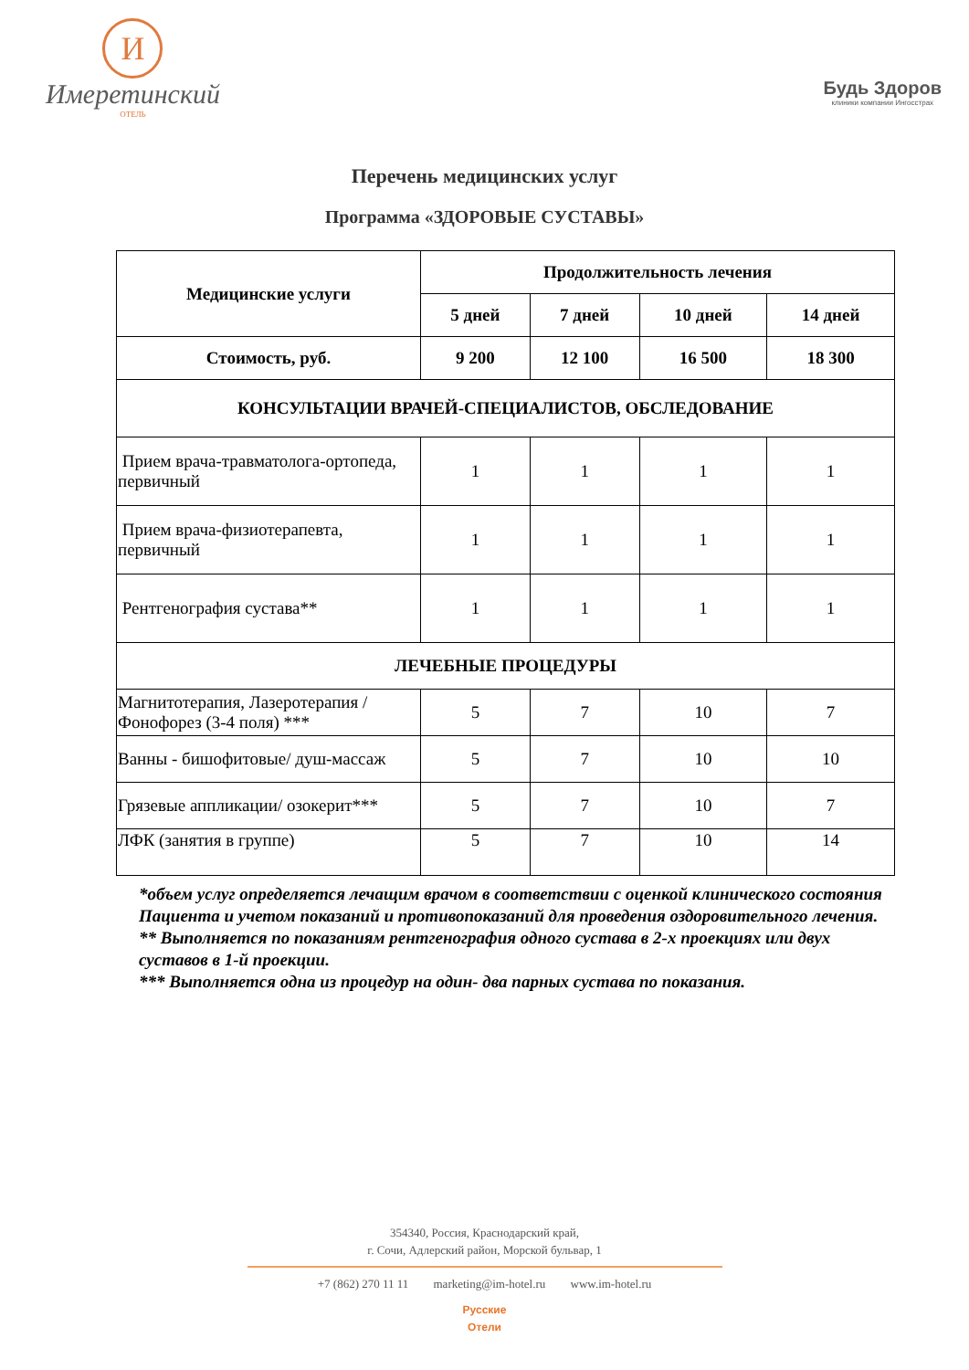И
Имеретинский
ОТЕЛЬ
Будь Здоров
клиники компании Ингосстрах
Перечень медицинских услуг
Программа «ЗДОРОВЫЕ СУСТАВЫ»
| Медицинские услуги | Продолжительность лечения | | | |
| --- | --- | --- | --- | --- |
| | 5 дней | 7 дней | 10 дней | 14 дней |
| Стоимость, руб. | 9 200 | 12 100 | 16 500 | 18 300 |
| КОНСУЛЬТАЦИИ ВРАЧЕЙ-СПЕЦИАЛИСТОВ, ОБСЛЕДОВАНИЕ | | | | |
| Прием врача-травматолога-ортопеда, первичный | 1 | 1 | 1 | 1 |
| Прием врача-физиотерапевта, первичный | 1 | 1 | 1 | 1 |
| Рентгенография сустава** | 1 | 1 | 1 | 1 |
| ЛЕЧЕБНЫЕ ПРОЦЕДУРЫ | | | | |
| Магнитотерапия, Лазеротерапия / Фонофорез (3-4 поля) *** | 5 | 7 | 10 | 7 |
| Ванны - бишофитовые/ душ-массаж | 5 | 7 | 10 | 10 |
| Грязевые аппликации/ озокерит*** | 5 | 7 | 10 | 7 |
| ЛФК (занятия в группе) | 5 | 7 | 10 | 14 |
*объем услуг определяется лечащим врачом в соответствии с оценкой клинического состояния Пациента и учетом показаний и противопоказаний для проведения оздоровительного лечения.
** Выполняется по показаниям рентгенография одного сустава в 2-х проекциях или двух суставов в 1-й проекции.
*** Выполняется одна из процедур на один- два парных сустава по показания.
354340, Россия, Краснодарский край,
г. Сочи, Адлерский район, Морской бульвар, 1
+7 (862) 270 11 11 marketing@im-hotel.ru www.im-hotel.ru
Русские
Отели